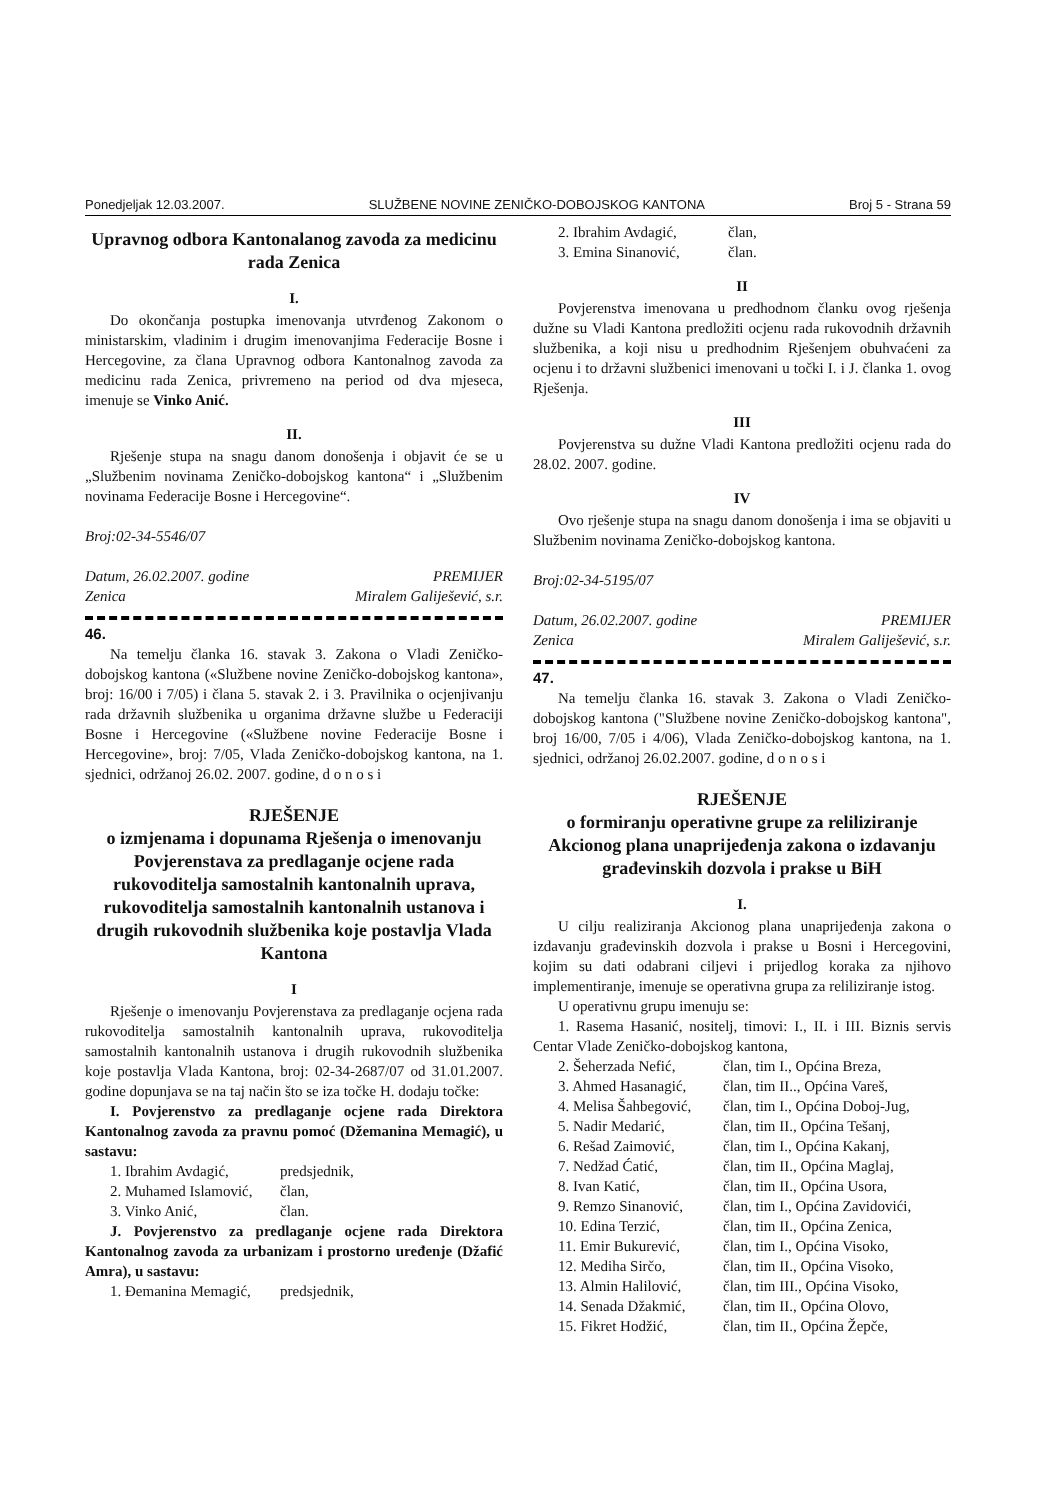Ponedjeljak 12.03.2007. SLUŽBENE NOVINE ZENIČKO-DOBOJSKOG KANTONA Broj 5 - Strana 59
Upravnog odbora Kantonalanog zavoda za medicinu rada Zenica
I.
Do okončanja postupka imenovanja utvrđenog Zakonom o ministarskim, vladinim i drugim imenovanjima Federacije Bosne i Hercegovine, za člana Upravnog odbora Kantonalnog zavoda za medicinu rada Zenica, privremeno na period od dva mjeseca, imenuje se Vinko Anić.
II.
Rješenje stupa na snagu danom donošenja i objavit će se u „Službenim novinama Zeničko-dobojskog kantona“ i „Službenim novinama Federacije Bosne i Hercegovine“.
Broj:02-34-5546/07
Datum, 26.02.2007. godine
Zenica PREMIJER
Miralem Galiješević, s.r.
46.
Na temelju članka 16. stavak 3. Zakona o Vladi Zeničko-dobojskog kantona («Službene novine Zeničko-dobojskog kantona», broj: 16/00 i 7/05) i člana 5. stavak 2. i 3. Pravilnika o ocjenjivanju rada državnih službenika u organima državne službe u Federaciji Bosne i Hercegovine («Službene novine Federacije Bosne i Hercegovine», broj: 7/05, Vlada Zeničko-dobojskog kantona, na 1. sjednici, održanoj 26.02. 2007. godine, d o n o s i
RJEŠENJE
o izmjenama i dopunama Rješenja o imenovanju Povjerenstava za predlaganje ocjene rada rukovoditelja samostalnih kantonalnih uprava, rukovoditelja samostalnih kantonalnih ustanova i drugih rukovodnih službenika koje postavlja Vlada Kantona
I
Rješenje o imenovanju Povjerenstava za predlaganje ocjena rada rukovoditelja samostalnih kantonalnih uprava, rukovoditelja samostalnih kantonalnih ustanova i drugih rukovodnih službenika koje postavlja Vlada Kantona, broj: 02-34-2687/07 od 31.01.2007. godine dopunjava se na taj način što se iza točke H. dodaju točke:
I. Povjerenstvo za predlaganje ocjene rada Direktora Kantonalnog zavoda za pravnu pomoć (Džemanina Memagić), u sastavu:
1. Ibrahim Avdagić, predsjednik,
2. Muhamed Islamović, član,
3. Vinko Anić, član.
J. Povjerenstvo za predlaganje ocjene rada Direktora Kantonalnog zavoda za urbanizam i prostorno uređenje (Džafić Amra), u sastavu:
1. Đemanina Memagić, predsjednik,
2. Ibrahim Avdagić, član,
3. Emina Sinanović, član.
II
Povjerenstva imenovana u predhodnom članku ovog rješenja dužne su Vladi Kantona predložiti ocjenu rada rukovodnih državnih službenika, a koji nisu u predhodnim Rješenjem obuhvaćeni za ocjenu i to državni službenici imenovani u točki I. i J. članka 1. ovog Rješenja.
III
Povjerenstva su dužne Vladi Kantona predložiti ocjenu rada do 28.02. 2007. godine.
IV
Ovo rješenje stupa na snagu danom donošenja i ima se objaviti u Službenim novinama Zeničko-dobojskog kantona.
Broj:02-34-5195/07
Datum, 26.02.2007. godine
Zenica PREMIJER
Miralem Galiješević, s.r.
47.
Na temelju članka 16. stavak 3. Zakona o Vladi Zeničko-dobojskog kantona ("Službene novine Zeničko-dobojskog kantona", broj 16/00, 7/05 i 4/06), Vlada Zeničko-dobojskog kantona, na 1. sjednici, održanoj 26.02.2007. godine, d o n o s i
RJEŠENJE
o formiranju operativne grupe za reliliziranje Akcionog plana unaprijeđenja zakona o izdavanju građevinskih dozvola i prakse u BiH
I.
U cilju realiziranja Akcionog plana unaprijeđenja zakona o izdavanju građevinskih dozvola i prakse u Bosni i Hercegovini, kojim su dati odabrani ciljevi i prijedlog koraka za njihovo implementiranje, imenuje se operativna grupa za reliliziranje istog.
U operativnu grupu imenuju se:
1. Rasema Hasanić, nositelj, timovi: I., II. i III. Biznis servis Centar Vlade Zeničko-dobojskog kantona,
2. Šeherzada Nefić, član, tim I., Općina Breza,
3. Ahmed Hasanagić, član, tim II.., Općina Vareš,
4. Melisa Šahbegović, član, tim I., Općina Doboj-Jug,
5. Nadir Medarić, član, tim II., Općina Tešanj,
6. Rešad Zaimović, član, tim I., Općina Kakanj,
7. Nedžad Ćatić, član, tim II., Općina Maglaj,
8. Ivan Katić, član, tim II., Općina Usora,
9. Remzo Sinanović, član, tim I., Općina Zavidovići,
10. Edina Terzić, član, tim II., Općina Zenica,
11. Emir Bukurević, član, tim I., Općina Visoko,
12. Mediha Sirčo, član, tim II., Općina Visoko,
13. Almin Halilović, član, tim III., Općina Visoko,
14. Senada Džakmić, član, tim II., Općina Olovo,
15. Fikret Hodžić, član, tim II., Općina Žepče,